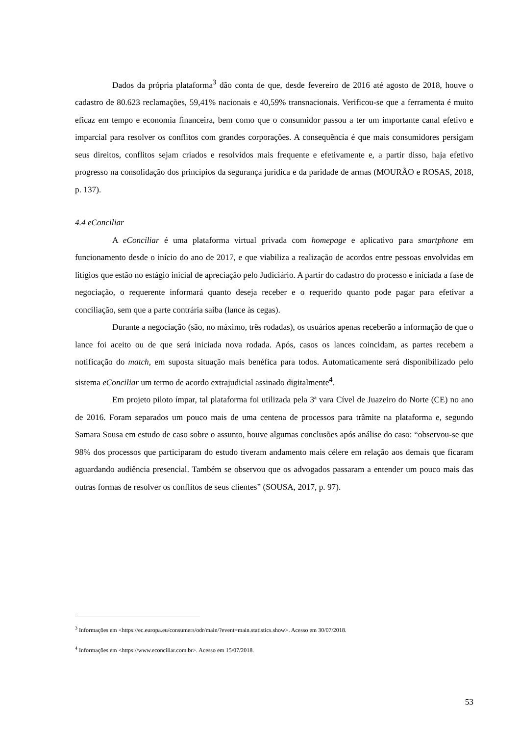Dados da própria plataforma<sup>3</sup> dão conta de que, desde fevereiro de 2016 até agosto de 2018, houve o cadastro de 80.623 reclamações, 59,41% nacionais e 40,59% transnacionais. Verificou-se que a ferramenta é muito eficaz em tempo e economia financeira, bem como que o consumidor passou a ter um importante canal efetivo e imparcial para resolver os conflitos com grandes corporações. A consequência é que mais consumidores persigam seus direitos, conflitos sejam criados e resolvidos mais frequente e efetivamente e, a partir disso, haja efetivo progresso na consolidação dos princípios da segurança jurídica e da paridade de armas (MOURÃO e ROSAS, 2018, p. 137).
4.4 eConciliar
A eConciliar é uma plataforma virtual privada com homepage e aplicativo para smartphone em funcionamento desde o início do ano de 2017, e que viabiliza a realização de acordos entre pessoas envolvidas em litígios que estão no estágio inicial de apreciação pelo Judiciário. A partir do cadastro do processo e iniciada a fase de negociação, o requerente informará quanto deseja receber e o requerido quanto pode pagar para efetivar a conciliação, sem que a parte contrária saiba (lance às cegas).
Durante a negociação (são, no máximo, três rodadas), os usuários apenas receberão a informação de que o lance foi aceito ou de que será iniciada nova rodada. Após, casos os lances coincidam, as partes recebem a notificação do match, em suposta situação mais benéfica para todos. Automaticamente será disponibilizado pelo sistema eConciliar um termo de acordo extrajudicial assinado digitalmente<sup>4</sup>.
Em projeto piloto ímpar, tal plataforma foi utilizada pela 3ª vara Cível de Juazeiro do Norte (CE) no ano de 2016. Foram separados um pouco mais de uma centena de processos para trâmite na plataforma e, segundo Samara Sousa em estudo de caso sobre o assunto, houve algumas conclusões após análise do caso: “observou-se que 98% dos processos que participaram do estudo tiveram andamento mais célere em relação aos demais que ficaram aguardando audiência presencial. Também se observou que os advogados passaram a entender um pouco mais das outras formas de resolver os conflitos de seus clientes” (SOUSA, 2017, p. 97).
<sup>3</sup> Informações em <https://ec.europa.eu/consumers/odr/main/?event=main.statistics.show>. Acesso em 30/07/2018.
<sup>4</sup> Informações em <https://www.econciliar.com.br>. Acesso em 15/07/2018.
53